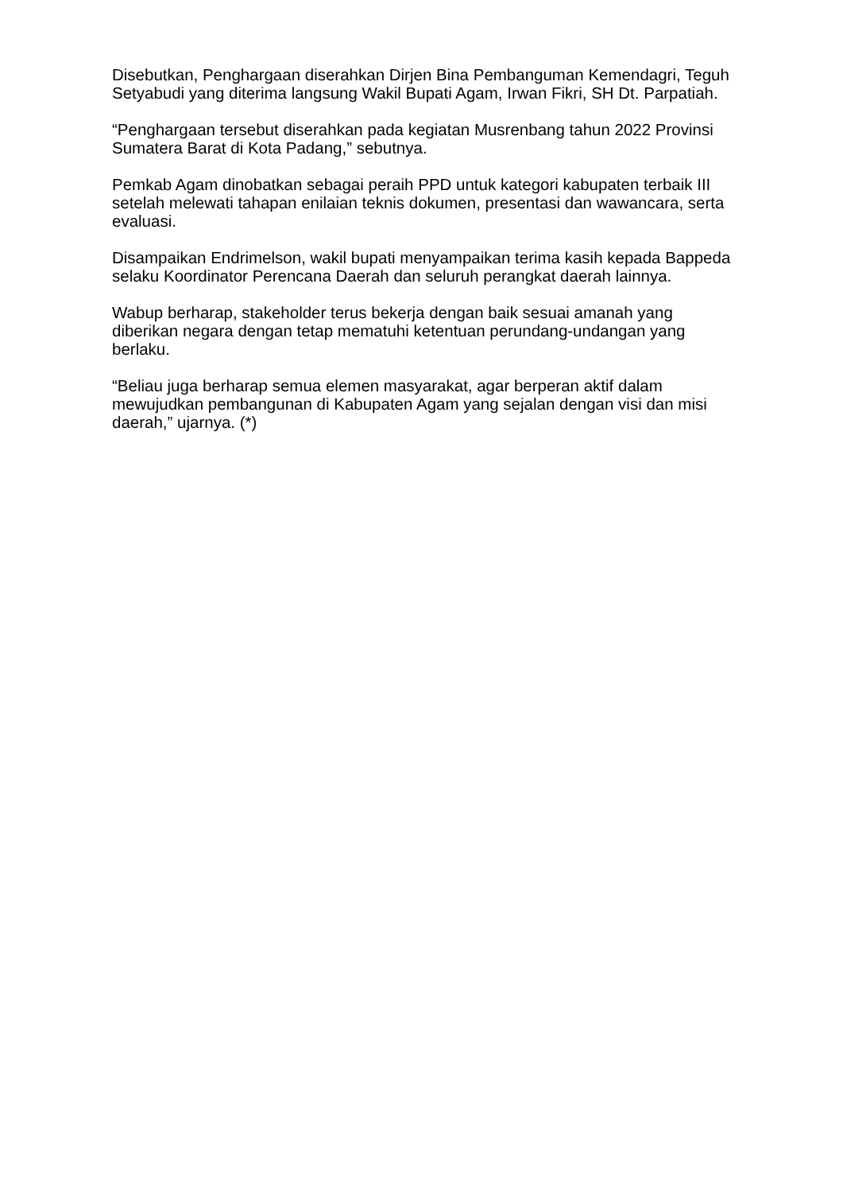Disebutkan, Penghargaan diserahkan Dirjen Bina Pembanguman Kemendagri, Teguh Setyabudi yang diterima langsung Wakil Bupati Agam, Irwan Fikri, SH Dt. Parpatiah.
“Penghargaan tersebut diserahkan pada kegiatan Musrenbang tahun 2022 Provinsi Sumatera Barat di Kota Padang,” sebutnya.
Pemkab Agam dinobatkan sebagai peraih PPD untuk kategori kabupaten terbaik III setelah melewati tahapan enilaian teknis dokumen, presentasi dan wawancara, serta evaluasi.
Disampaikan Endrimelson, wakil bupati menyampaikan terima kasih kepada Bappeda selaku Koordinator Perencana Daerah dan seluruh perangkat daerah lainnya.
Wabup berharap, stakeholder terus bekerja dengan baik sesuai amanah yang diberikan negara dengan tetap mematuhi ketentuan perundang-undangan yang berlaku.
“Beliau juga berharap semua elemen masyarakat, agar berperan aktif dalam mewujudkan pembangunan di Kabupaten Agam yang sejalan dengan visi dan misi daerah,” ujarnya. (*)